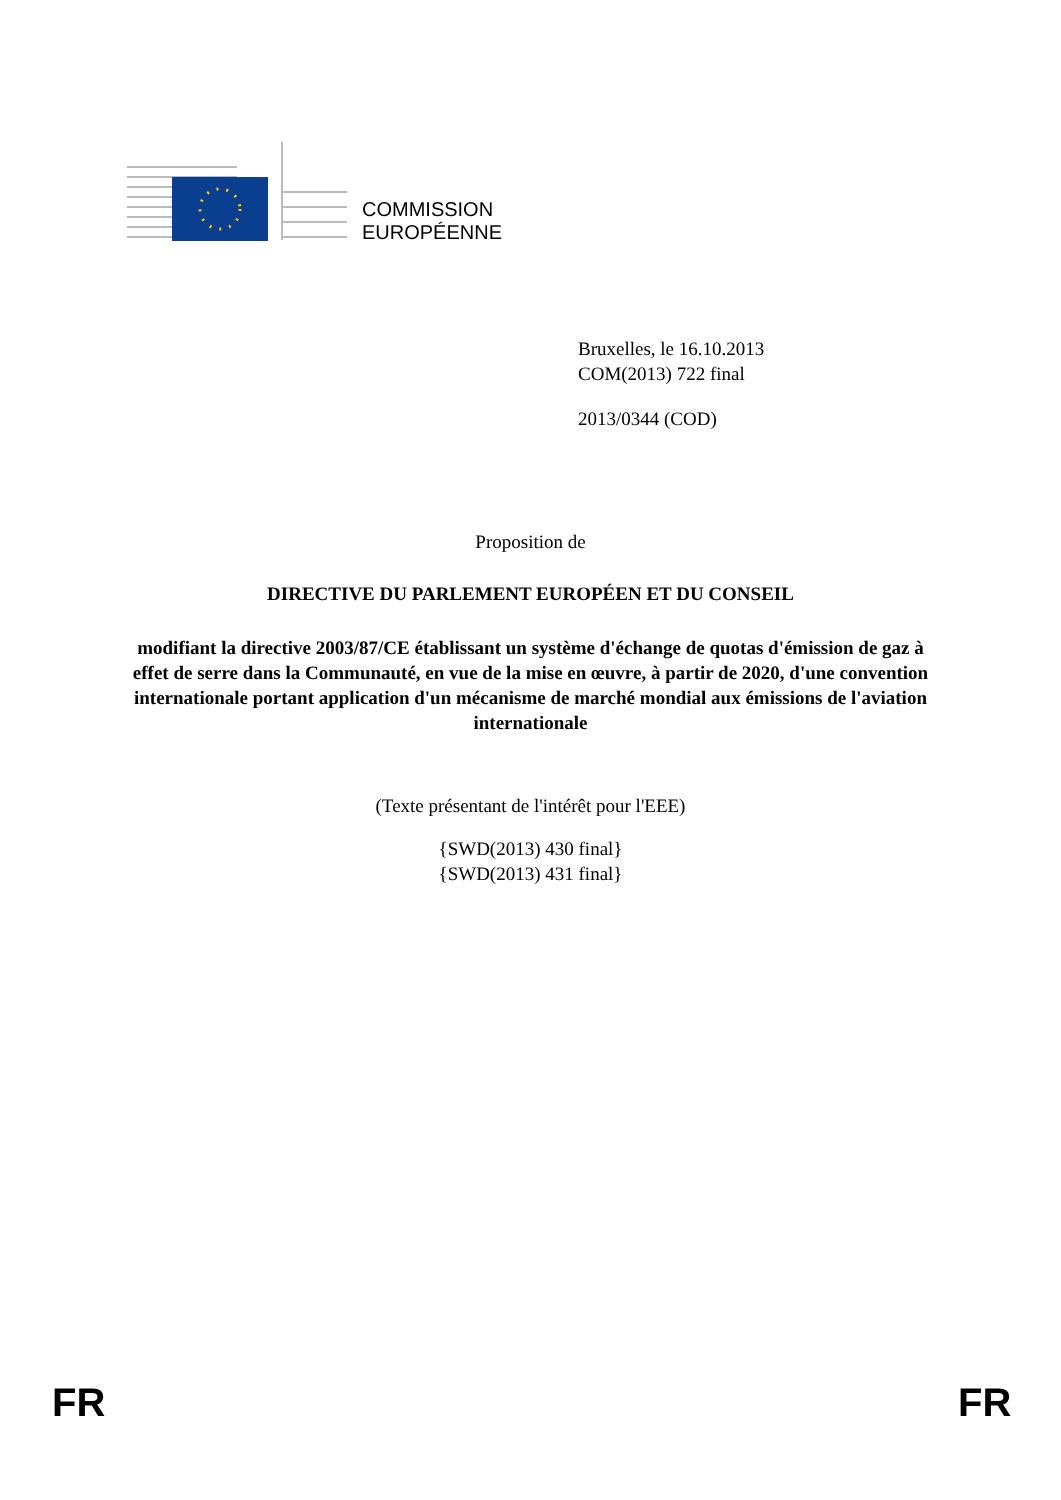COMMISSION
EUROPÉENNE
Bruxelles, le 16.10.2013
COM(2013) 722 final
2013/0344 (COD)
Proposition de
DIRECTIVE DU PARLEMENT EUROPÉEN ET DU CONSEIL
modifiant la directive 2003/87/CE établissant un système d'échange de quotas d'émission de gaz à effet de serre dans la Communauté, en vue de la mise en œuvre, à partir de 2020, d'une convention internationale portant application d'un mécanisme de marché mondial aux émissions de l'aviation internationale
(Texte présentant de l'intérêt pour l'EEE)
{SWD(2013) 430 final}
{SWD(2013) 431 final}
FR FR